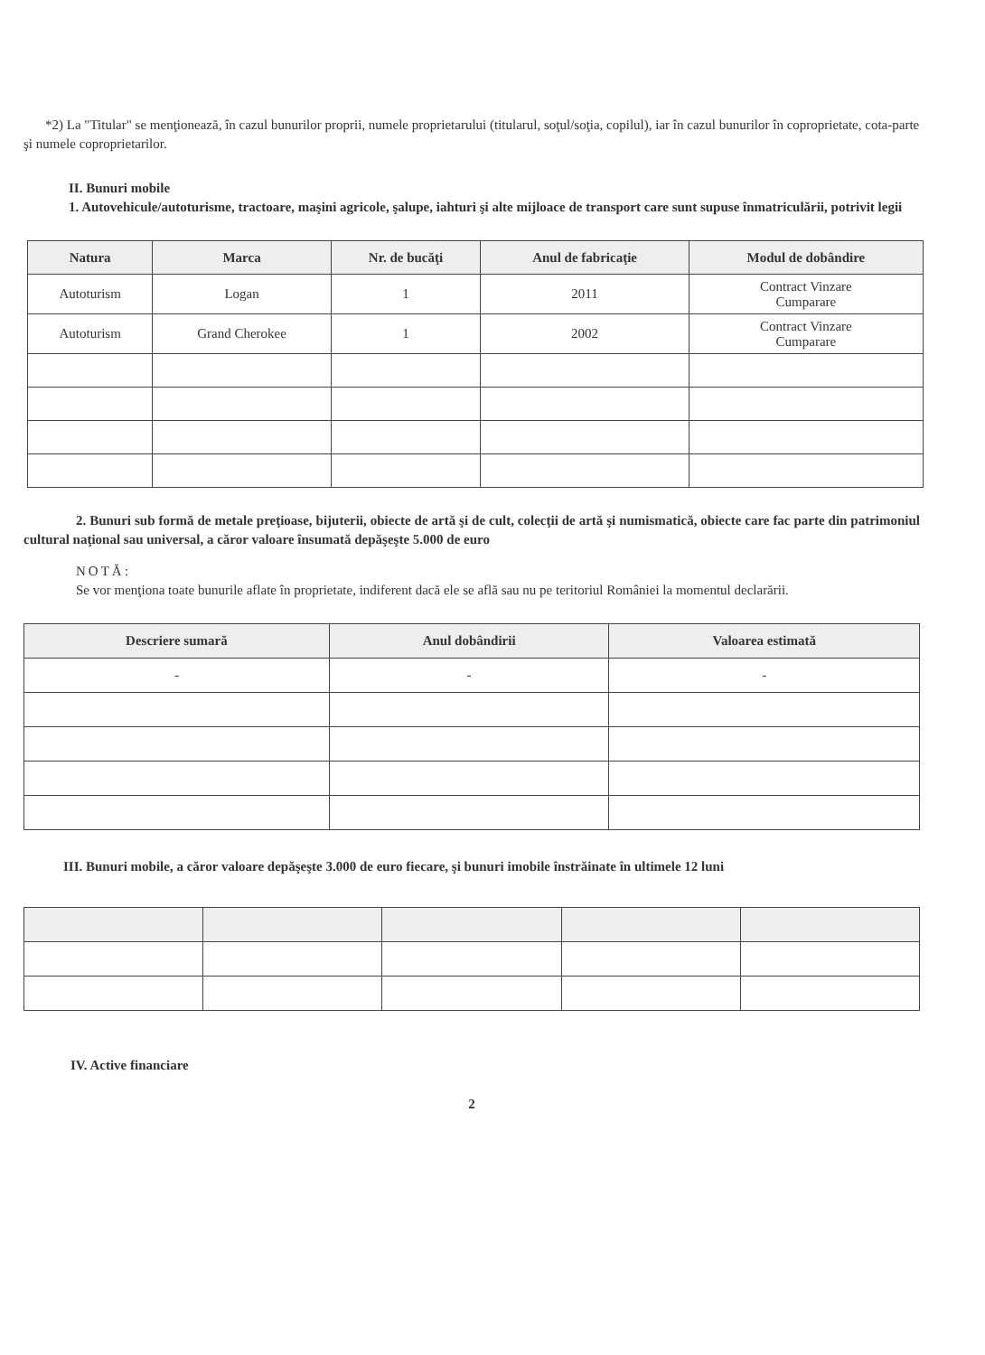*2) La "Titular" se menţionează, în cazul bunurilor proprii, numele proprietarului (titularul, soţul/soţia, copilul), iar în cazul bunurilor în coproprietate, cota-parte şi numele coproprietarilor.
II. Bunuri mobile
1. Autovehicule/autoturisme, tractoare, maşini agricole, şalupe, iahturi şi alte mijloace de transport care sunt supuse înmatriculării, potrivit legii
| Natura | Marca | Nr. de bucăţi | Anul de fabricaţie | Modul de dobândire |
| --- | --- | --- | --- | --- |
| Autoturism | Logan | 1 | 2011 | Contract Vinzare Cumparare |
| Autoturism | Grand Cherokee | 1 | 2002 | Contract Vinzare Cumparare |
2. Bunuri sub formă de metale preţioase, bijuterii, obiecte de artă şi de cult, colecţii de artă şi numismatică, obiecte care fac parte din patrimoniul cultural naţional sau universal, a căror valoare însumată depăşeşte 5.000 de euro
NOTĂ:
Se vor menţiona toate bunurile aflate în proprietate, indiferent dacă ele se află sau nu pe teritoriul României la momentul declarării.
| Descriere sumară | Anul dobândirii | Valoarea estimată |
| --- | --- | --- |
| - | - | - |
III. Bunuri mobile, a căror valoare depăşeşte 3.000 de euro fiecare, şi bunuri imobile înstrăinate în ultimele 12 luni
IV. Active financiare
2